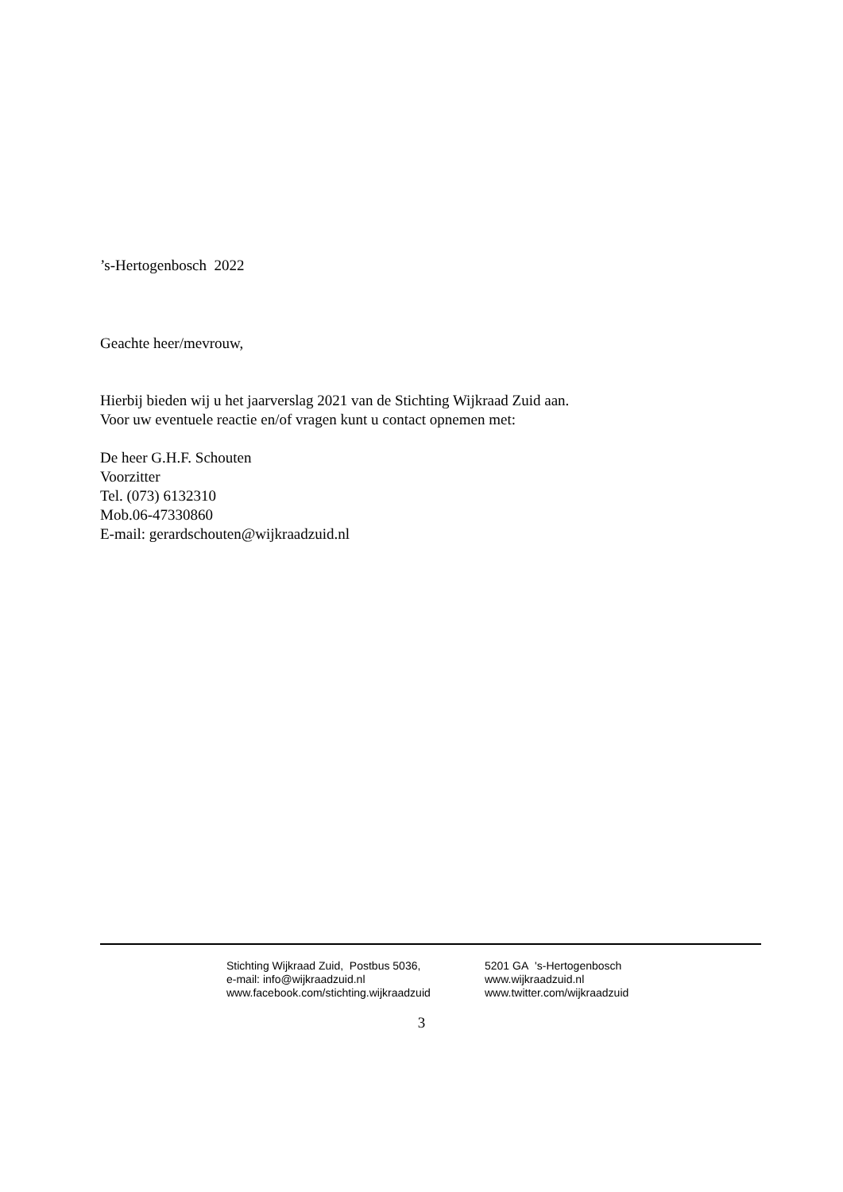’s-Hertogenbosch 2022
Geachte heer/mevrouw,
Hierbij bieden wij u het jaarverslag 2021 van de Stichting Wijkraad Zuid aan.
Voor uw eventuele reactie en/of vragen kunt u contact opnemen met:
De heer G.H.F. Schouten
Voorzitter
Tel. (073) 6132310
Mob.06-47330860
E-mail: gerardschouten@wijkraadzuid.nl
Stichting Wijkraad Zuid, Postbus 5036, 5201 GA 's-Hertogenbosch
e-mail: info@wijkraadzuid.nl www.wijkraadzuid.nl
www.facebook.com/stichting.wijkraadzuid www.twitter.com/wijkraadzuid
3